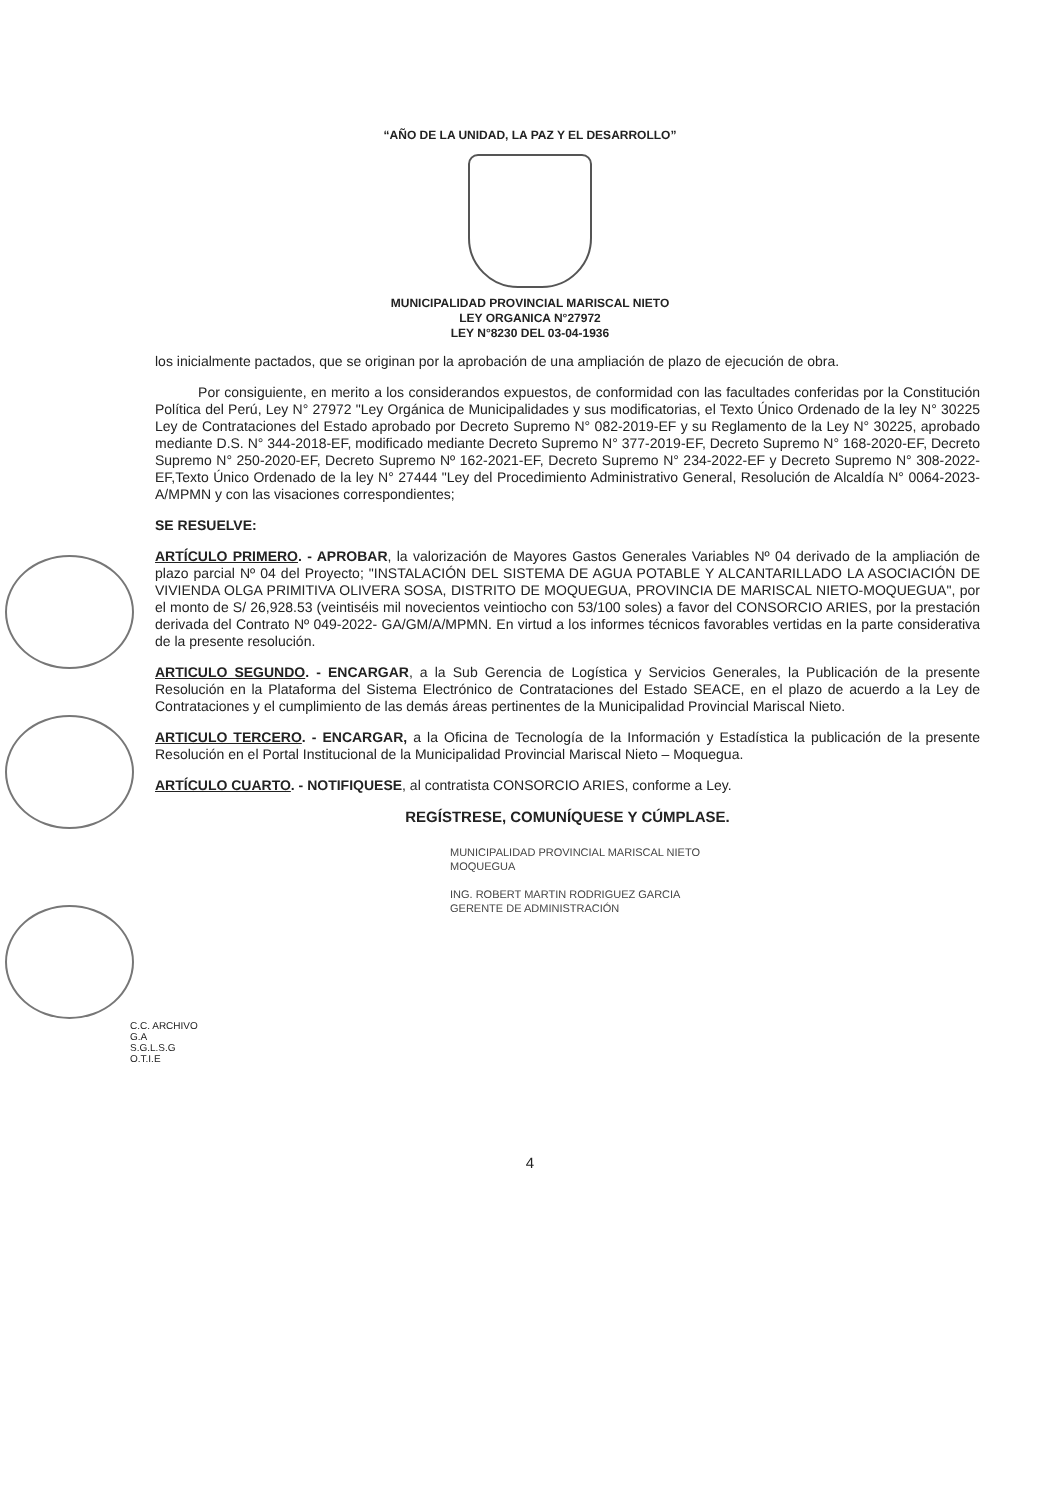“AÑO DE LA UNIDAD, LA PAZ Y EL DESARROLLO”
MUNICIPALIDAD PROVINCIAL MARISCAL NIETO
LEY ORGANICA N°27972
LEY N°8230 DEL 03-04-1936
los inicialmente pactados, que se originan por la aprobación de una ampliación de plazo de ejecución de obra.
Por consiguiente, en merito a los considerandos expuestos, de conformidad con las facultades conferidas por la Constitución Política del Perú, Ley N° 27972 "Ley Orgánica de Municipalidades y sus modificatorias, el Texto Único Ordenado de la ley N° 30225 Ley de Contrataciones del Estado aprobado por Decreto Supremo N° 082-2019-EF y su Reglamento de la Ley N° 30225, aprobado mediante D.S. N° 344-2018-EF, modificado mediante Decreto Supremo N° 377-2019-EF, Decreto Supremo N° 168-2020-EF, Decreto Supremo N° 250-2020-EF, Decreto Supremo Nº 162-2021-EF, Decreto Supremo N° 234-2022-EF y Decreto Supremo N° 308-2022-EF,Texto Único Ordenado de la ley N° 27444 "Ley del Procedimiento Administrativo General, Resolución de Alcaldía N° 0064-2023-A/MPMN y con las visaciones correspondientes;
SE RESUELVE:
ARTÍCULO PRIMERO. - APROBAR, la valorización de Mayores Gastos Generales Variables Nº 04 derivado de la ampliación de plazo parcial Nº 04 del Proyecto; "INSTALACIÓN DEL SISTEMA DE AGUA POTABLE Y ALCANTARILLADO LA ASOCIACIÓN DE VIVIENDA OLGA PRIMITIVA OLIVERA SOSA, DISTRITO DE MOQUEGUA, PROVINCIA DE MARISCAL NIETO-MOQUEGUA", por el monto de S/ 26,928.53 (veintiséis mil novecientos veintiocho con 53/100 soles) a favor del CONSORCIO ARIES, por la prestación derivada del Contrato Nº 049-2022- GA/GM/A/MPMN. En virtud a los informes técnicos favorables vertidas en la parte considerativa de la presente resolución.
ARTICULO SEGUNDO. - ENCARGAR, a la Sub Gerencia de Logística y Servicios Generales, la Publicación de la presente Resolución en la Plataforma del Sistema Electrónico de Contrataciones del Estado SEACE, en el plazo de acuerdo a la Ley de Contrataciones y el cumplimiento de las demás áreas pertinentes de la Municipalidad Provincial Mariscal Nieto.
ARTICULO TERCERO. - ENCARGAR, a la Oficina de Tecnología de la Información y Estadística la publicación de la presente Resolución en el Portal Institucional de la Municipalidad Provincial Mariscal Nieto – Moquegua.
ARTÍCULO CUARTO. - NOTIFIQUESE, al contratista CONSORCIO ARIES, conforme a Ley.
REGÍSTRESE, COMUNÍQUESE Y CÚMPLASE.
MUNICIPALIDAD PROVINCIAL MARISCAL NIETO
MOQUEGUA
ING. ROBERT MARTIN RODRIGUEZ GARCIA
GERENTE DE ADMINISTRACIÓN
C.C. ARCHIVO
G.A
S.G.L.S.G
O.T.I.E
4